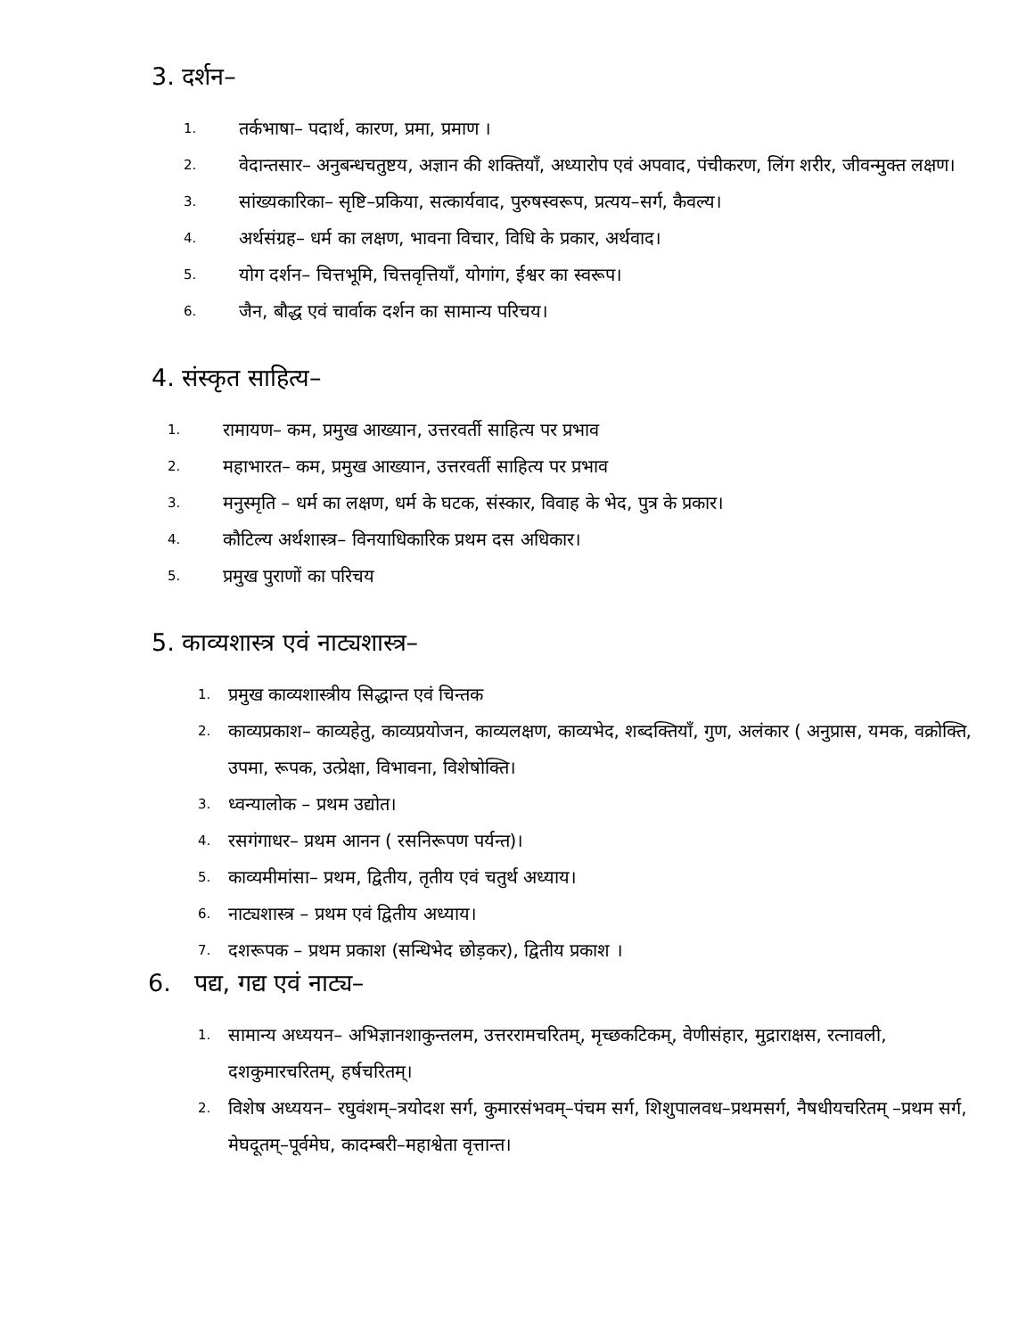3. दर्शन–
1. तर्कभाषा– पदार्थ, कारण, प्रमा, प्रमाण ।
2. वेदान्तसार– अनुबन्धचतुष्टय, अज्ञान की शक्तियाँ, अध्यारोप एवं अपवाद, पंचीकरण, लिंग शरीर, जीवन्मुक्त लक्षण।
3. सांख्यकारिका– सृष्टि–प्रकिया, सत्कार्यवाद, पुरुषस्वरूप, प्रत्यय–सर्ग, कैवल्य।
4. अर्थसंग्रह– धर्म का लक्षण, भावना विचार, विधि के प्रकार, अर्थवाद।
5. योग दर्शन– चित्तभूमि, चित्तवृत्तियाँ, योगांग, ईश्वर का स्वरूप।
6. जैन, बौद्ध एवं चार्वाक दर्शन का सामान्य परिचय।
4. संस्कृत साहित्य–
1. रामायण– कम, प्रमुख आख्यान, उत्तरवर्ती साहित्य पर प्रभाव
2. महाभारत– कम, प्रमुख आख्यान, उत्तरवर्ती साहित्य पर प्रभाव
3. मनुस्मृति – धर्म का लक्षण, धर्म के घटक, संस्कार, विवाह के भेद, पुत्र के प्रकार।
4. कौटिल्य अर्थशास्त्र– विनयाधिकारिक प्रथम दस अधिकार।
5. प्रमुख पुराणों का परिचय
5. काव्यशास्त्र एवं नाट्यशास्त्र–
1. प्रमुख काव्यशास्त्रीय सिद्धान्त एवं चिन्तक
2. काव्यप्रकाश– काव्यहेतु, काव्यप्रयोजन, काव्यलक्षण, काव्यभेद, शब्दक्तियाँ, गुण, अलंकार ( अनुप्रास, यमक, वक्रोक्ति, उपमा, रूपक, उत्प्रेक्षा, विभावना, विशेषोक्ति।
3. ध्वन्यालोक – प्रथम उद्योत।
4. रसगंगाधर– प्रथम आनन ( रसनिरूपण पर्यन्त)।
5. काव्यमीमांसा– प्रथम, द्वितीय, तृतीय एवं चतुर्थ अध्याय।
6. नाट्यशास्त्र – प्रथम एवं द्वितीय अध्याय।
7. दशरूपक – प्रथम प्रकाश (सन्धिभेद छोड़कर), द्वितीय प्रकाश ।
6. पद्य, गद्य एवं नाट्य–
1. सामान्य अध्ययन– अभिज्ञानशाकुन्तलम, उत्तररामचरितम्, मृच्छकटिकम्, वेणीसंहार, मुद्राराक्षस, रत्नावली, दशकुमारचरितम्, हर्षचरितम्।
2. विशेष अध्ययन– रघुवंशम्–त्रयोदश सर्ग, कुमारसंभवम्–पंचम सर्ग, शिशुपालवध–प्रथमसर्ग, नैषधीयचरितम् –प्रथम सर्ग, मेघदूतम्–पूर्वमेघ, कादम्बरी–महाश्वेता वृत्तान्त।